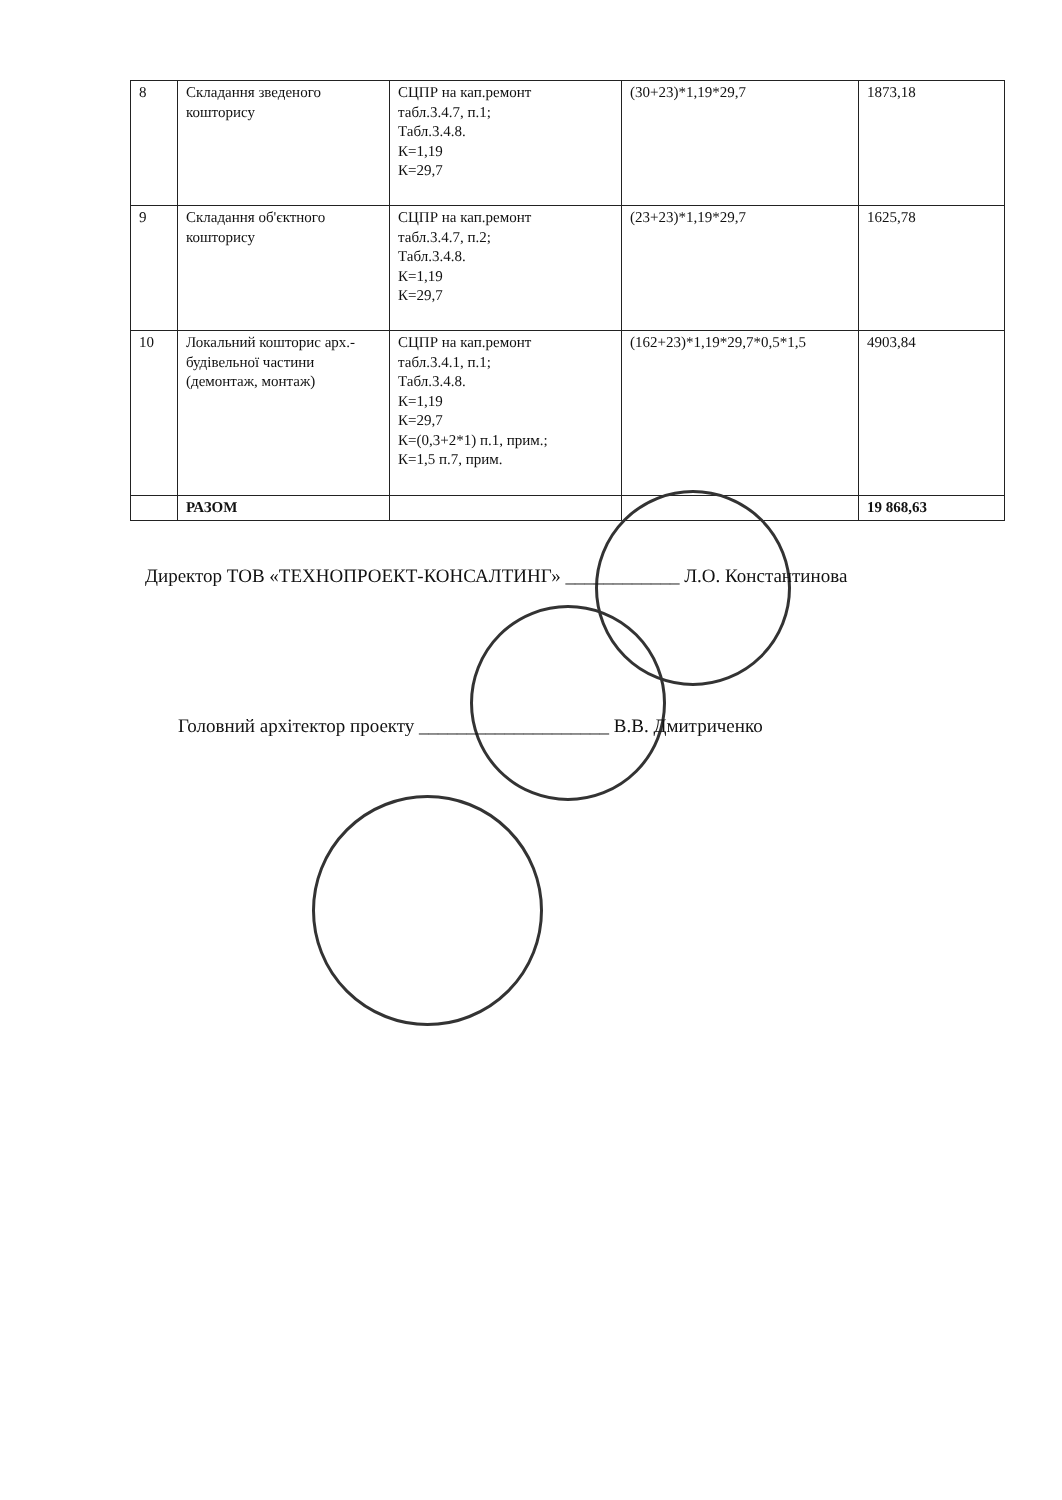| 8 | Складання зведеного кошторису | СЦПР на кап.ремонт табл.3.4.7, п.1; Табл.3.4.8. К=1,19 К=29,7 | (30+23)*1,19*29,7 | 1873,18 |
| 9 | Складання об'єктного кошторису | СЦПР на кап.ремонт табл.3.4.7, п.2; Табл.3.4.8. К=1,19 К=29,7 | (23+23)*1,19*29,7 | 1625,78 |
| 10 | Локальний кошторис арх.- будівельної частини (демонтаж, монтаж) | СЦПР на кап.ремонт табл.3.4.1, п.1; Табл.3.4.8. К=1,19 К=29,7 К=(0,3+2*1) п.1, прим.; К=1,5 п.7, прим. | (162+23)*1,19*29,7*0,5*1,5 | 4903,84 |
| | РАЗОМ | | | 19 868,63 |
Директор ТОВ «ТЕХНОПРОЕКТ-КОНСАЛТИНГ» ____________ Л.О. Константинова
Головний архітектор проекту ____________________ В.В. Дмитриченко